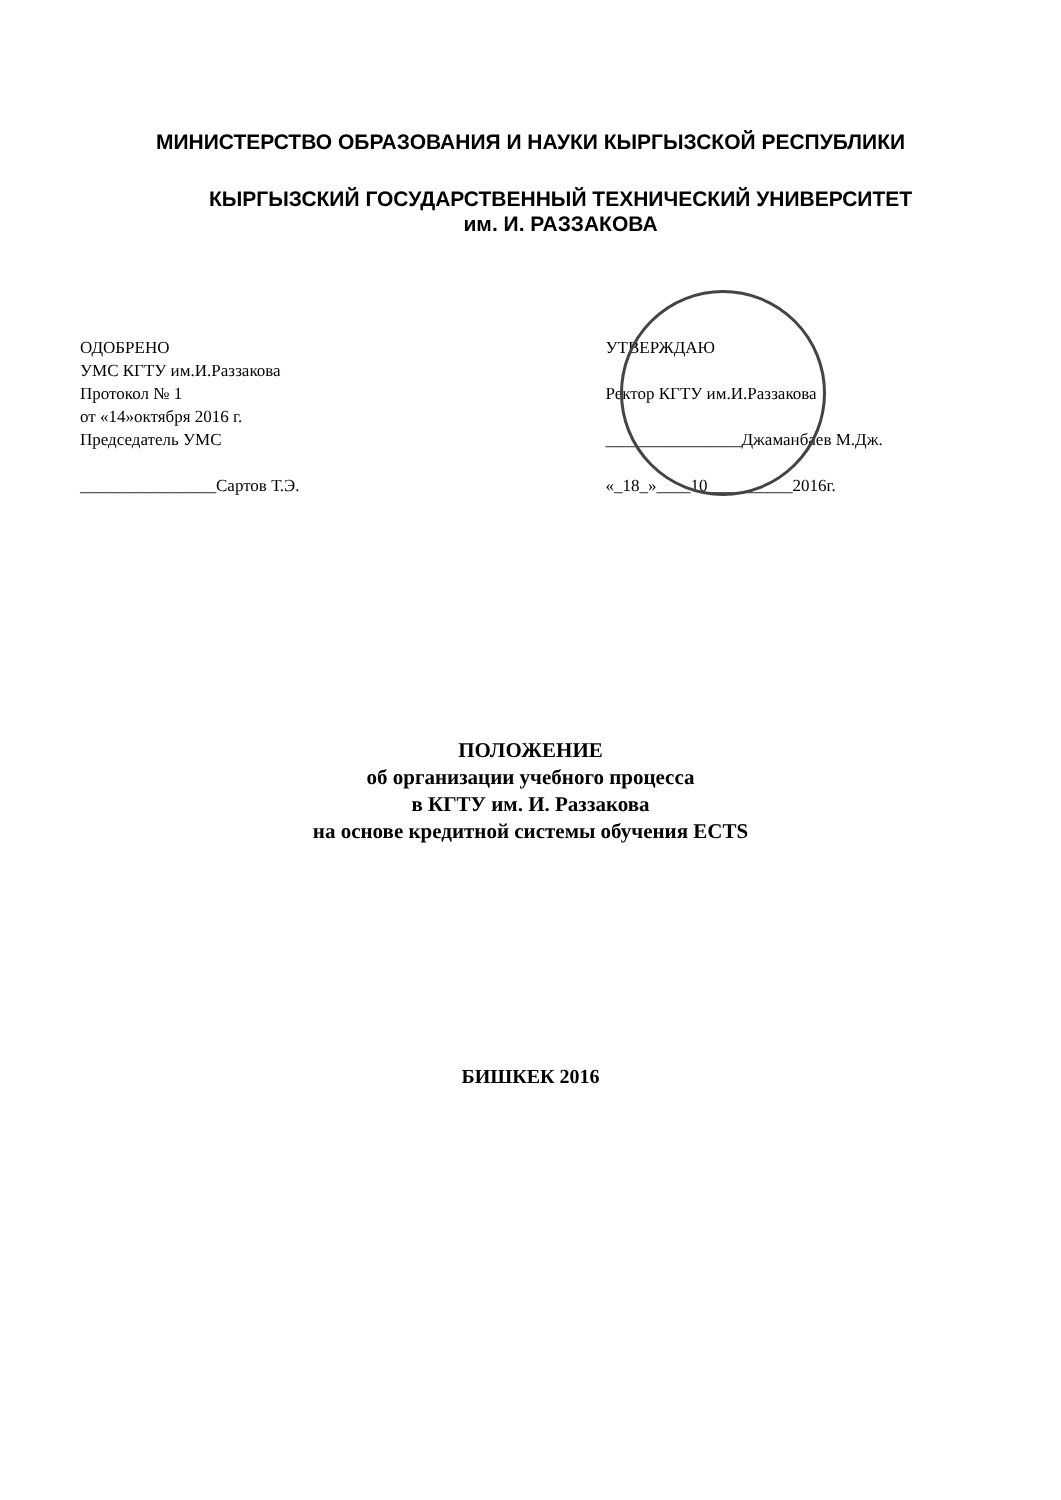МИНИСТЕРСТВО ОБРАЗОВАНИЯ И НАУКИ КЫРГЫЗСКОЙ РЕСПУБЛИКИ
КЫРГЫЗСКИЙ ГОСУДАРСТВЕННЫЙ ТЕХНИЧЕСКИЙ УНИВЕРСИТЕТ
им. И. РАЗЗАКОВА
ОДОБРЕНО
УМС КГТУ им.И.Раззакова
Протокол № 1
от «14»октября 2016 г.
Председатель УМС
________________Сартов Т.Э.
УТВЕРЖДАЮ
Ректор КГТУ им.И.Раззакова
________________Джаманбаев М.Дж.
«_18_»____10__________2016г.
ПОЛОЖЕНИЕ
об организации учебного процесса
в КГТУ им. И. Раззакова
на основе кредитной системы обучения ECTS
БИШКЕК 2016